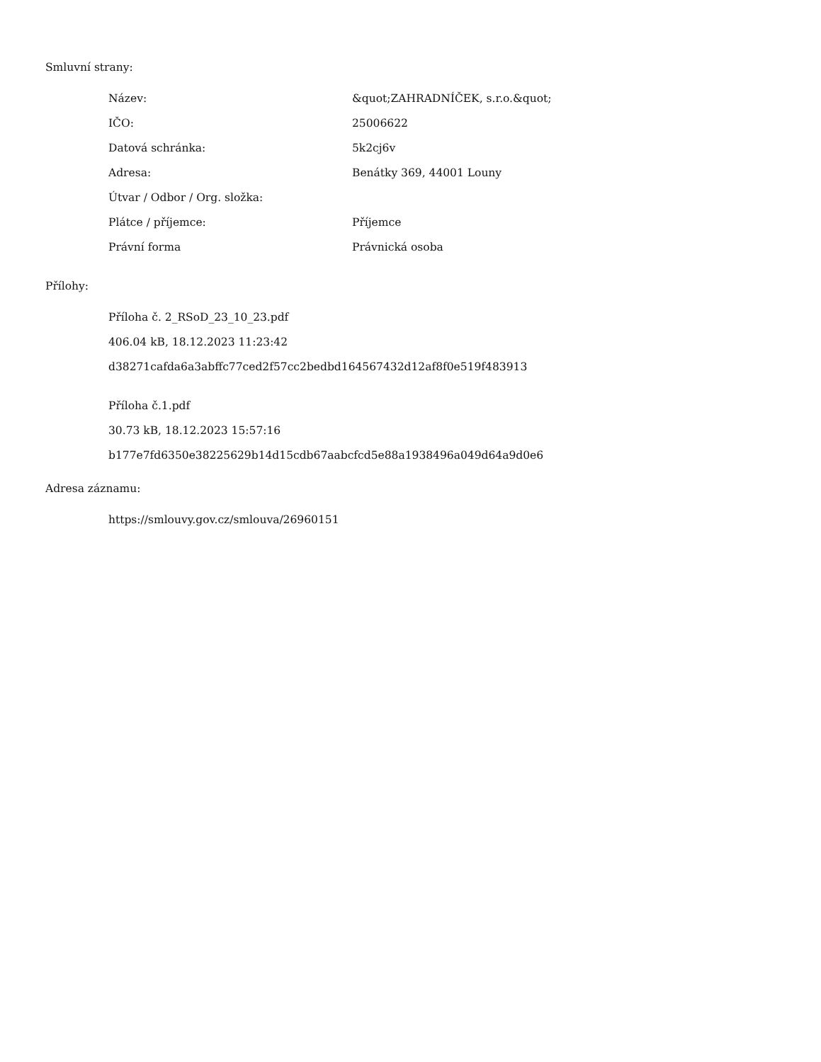Smluvní strany:
| Název: | &quot;ZAHRADNÍČEK, s.r.o.&quot; |
| IČO: | 25006622 |
| Datová schránka: | 5k2cj6v |
| Adresa: | Benátky 369, 44001 Louny |
| Útvar / Odbor / Org. složka: | |
| Plátce / příjemce: | Příjemce |
| Právní forma | Právnická osoba |
Přílohy:
Příloha č. 2_RSoD_23_10_23.pdf
406.04 kB, 18.12.2023 11:23:42
d38271cafda6a3abffc77ced2f57cc2bedbd164567432d12af8f0e519f483913
Příloha č.1.pdf
30.73 kB, 18.12.2023 15:57:16
b177e7fd6350e38225629b14d15cdb67aabcfcd5e88a1938496a049d64a9d0e6
Adresa záznamu:
https://smlouvy.gov.cz/smlouva/26960151